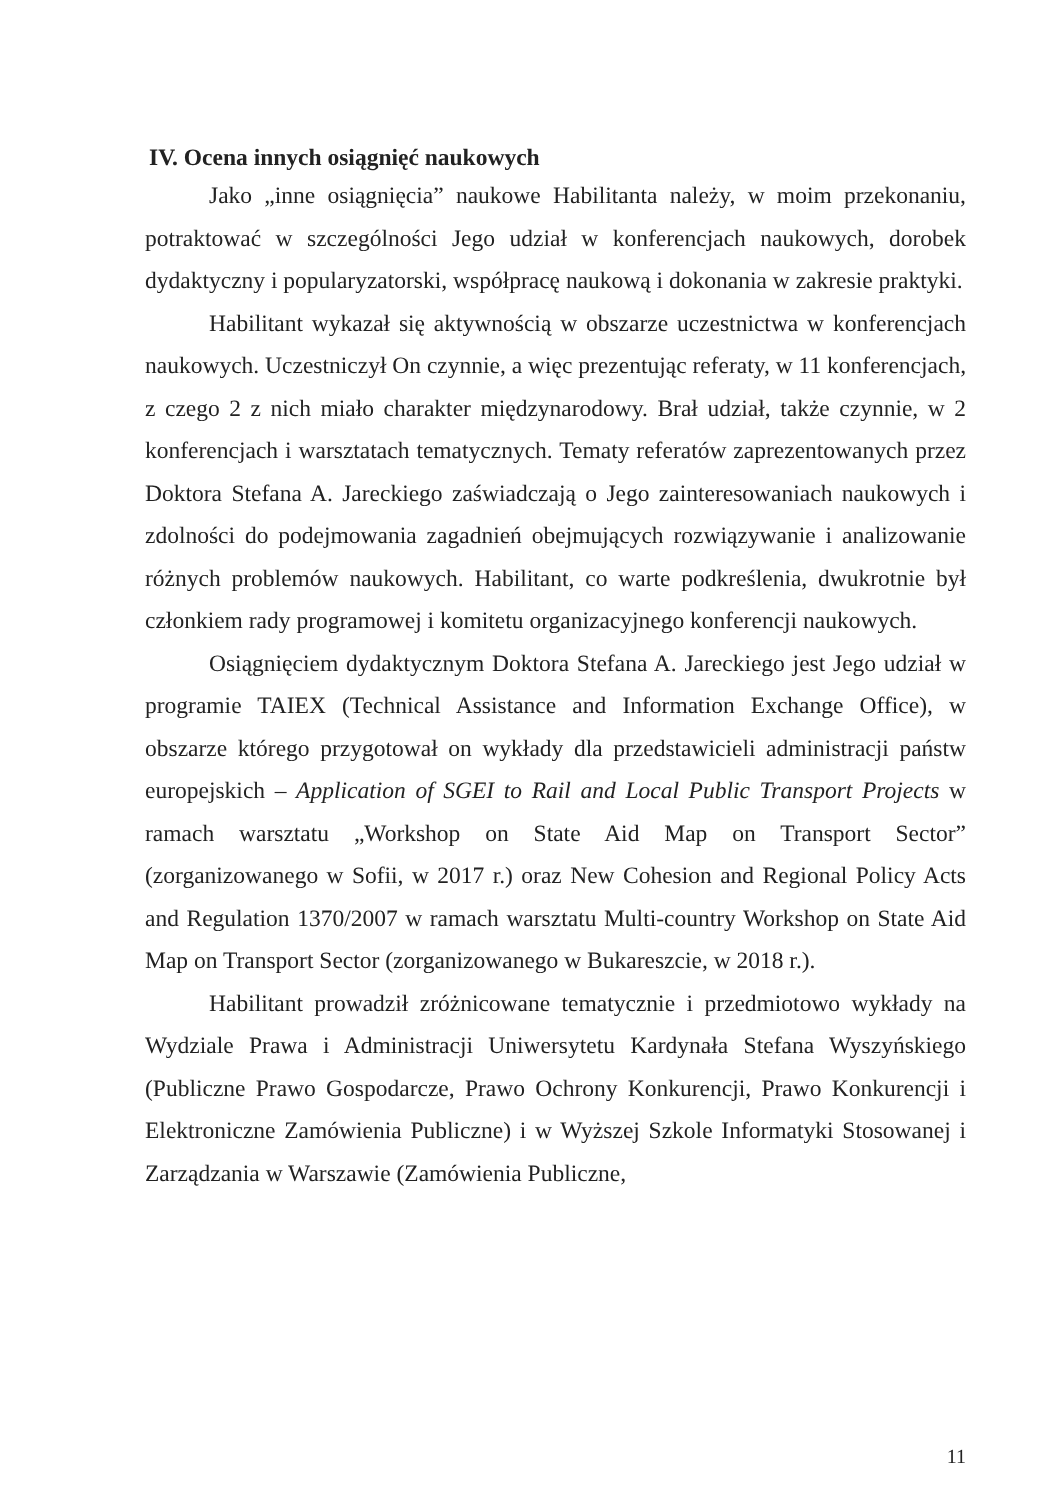IV. Ocena innych osiągnięć naukowych
Jako „inne osiągnięcia” naukowe Habilitanta należy, w moim przekonaniu, potraktować w szczególności Jego udział w konferencjach naukowych, dorobek dydaktyczny i popularyzatorski, współpracę naukową i dokonania w zakresie praktyki.
Habilitant wykazał się aktywnością w obszarze uczestnictwa w konferencjach naukowych. Uczestniczył On czynnie, a więc prezentując referaty, w 11 konferencjach, z czego 2 z nich miało charakter międzynarodowy. Brał udział, także czynnie, w 2 konferencjach i warsztatach tematycznych. Tematy referatów zaprezentowanych przez Doktora Stefana A. Jareckiego zaświadczają o Jego zainteresowaniach naukowych i zdolności do podejmowania zagadnień obejmujących rozwiązywanie i analizowanie różnych problemów naukowych. Habilitant, co warte podkreślenia, dwukrotnie był członkiem rady programowej i komitetu organizacyjnego konferencji naukowych.
Osiągnięciem dydaktycznym Doktora Stefana A. Jareckiego jest Jego udział w programie TAIEX (Technical Assistance and Information Exchange Office), w obszarze którego przygotował on wykłady dla przedstawicieli administracji państw europejskich – Application of SGEI to Rail and Local Public Transport Projects w ramach warsztatu „Workshop on State Aid Map on Transport Sector” (zorganizowanego w Sofii, w 2017 r.) oraz New Cohesion and Regional Policy Acts and Regulation 1370/2007 w ramach warsztatu Multi-country Workshop on State Aid Map on Transport Sector (zorganizowanego w Bukareszcie, w 2018 r.).
Habilitant prowadził zróżnicowane tematycznie i przedmiotowo wykłady na Wydziale Prawa i Administracji Uniwersytetu Kardynała Stefana Wyszyńskiego (Publiczne Prawo Gospodarcze, Prawo Ochrony Konkurencji, Prawo Konkurencji i Elektroniczne Zamówienia Publiczne) i w Wyższej Szkole Informatyki Stosowanej i Zarządzania w Warszawie (Zamówienia Publiczne,
11